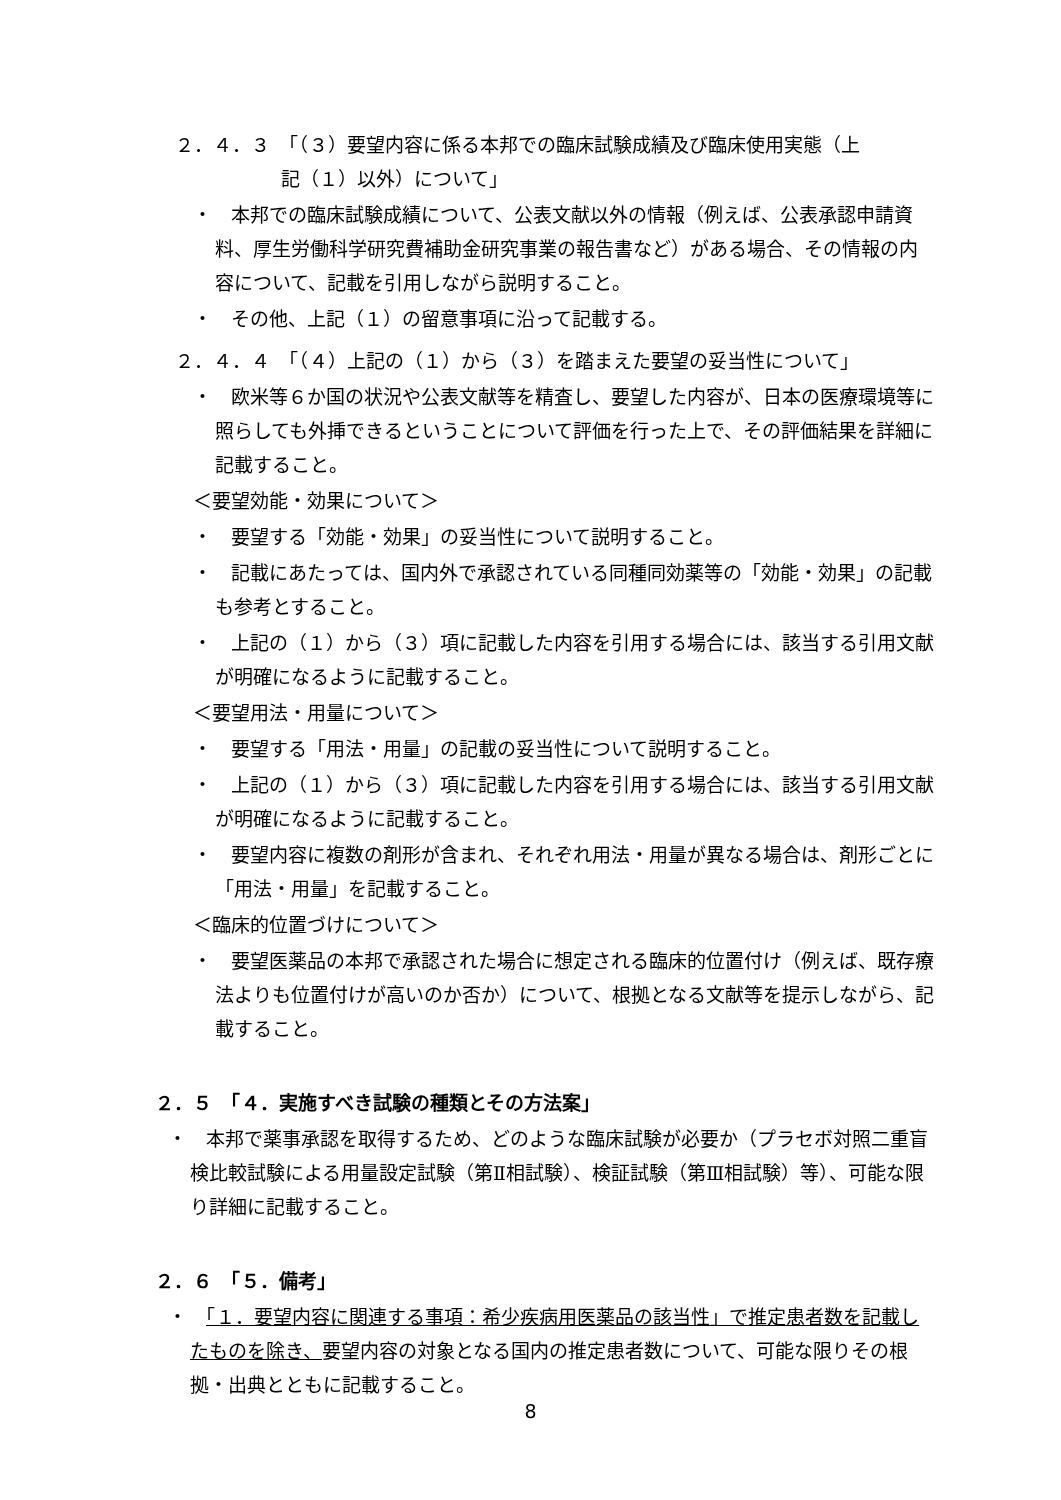２．４．３　「（３）要望内容に係る本邦での臨床試験成績及び臨床使用実態（上
記（１）以外）について」
・　本邦での臨床試験成績について、公表文献以外の情報（例えば、公表承認申請資料、厚生労働科学研究費補助金研究事業の報告書など）がある場合、その情報の内容について、記載を引用しながら説明すること。
・　その他、上記（１）の留意事項に沿って記載する。
２．４．４　「（４）上記の（１）から（３）を踏まえた要望の妥当性について」
・　欧米等６か国の状況や公表文献等を精査し、要望した内容が、日本の医療環境等に照らしても外挿できるということについて評価を行った上で、その評価結果を詳細に記載すること。
＜要望効能・効果について＞
・　要望する「効能・効果」の妥当性について説明すること。
・　記載にあたっては、国内外で承認されている同種同効薬等の「効能・効果」の記載も参考とすること。
・　上記の（１）から（３）項に記載した内容を引用する場合には、該当する引用文献が明確になるように記載すること。
＜要望用法・用量について＞
・　要望する「用法・用量」の記載の妥当性について説明すること。
・　上記の（１）から（３）項に記載した内容を引用する場合には、該当する引用文献が明確になるように記載すること。
・　要望内容に複数の剤形が含まれ、それぞれ用法・用量が異なる場合は、剤形ごとに「用法・用量」を記載すること。
＜臨床的位置づけについて＞
・　要望医薬品の本邦で承認された場合に想定される臨床的位置付け（例えば、既存療法よりも位置付けが高いのか否か）について、根拠となる文献等を提示しながら、記載すること。
２．５　「４．実施すべき試験の種類とその方法案」
・　本邦で薬事承認を取得するため、どのような臨床試験が必要か（プラセボ対照二重盲検比較試験による用量設定試験（第Ⅱ相試験）、検証試験（第Ⅲ相試験）等）、可能な限り詳細に記載すること。
２．６　「５．備考」
・　「１．要望内容に関連する事項：希少疾病用医薬品の該当性」で推定患者数を記載したものを除き、要望内容の対象となる国内の推定患者数について、可能な限りその根拠・出典とともに記載すること。
8